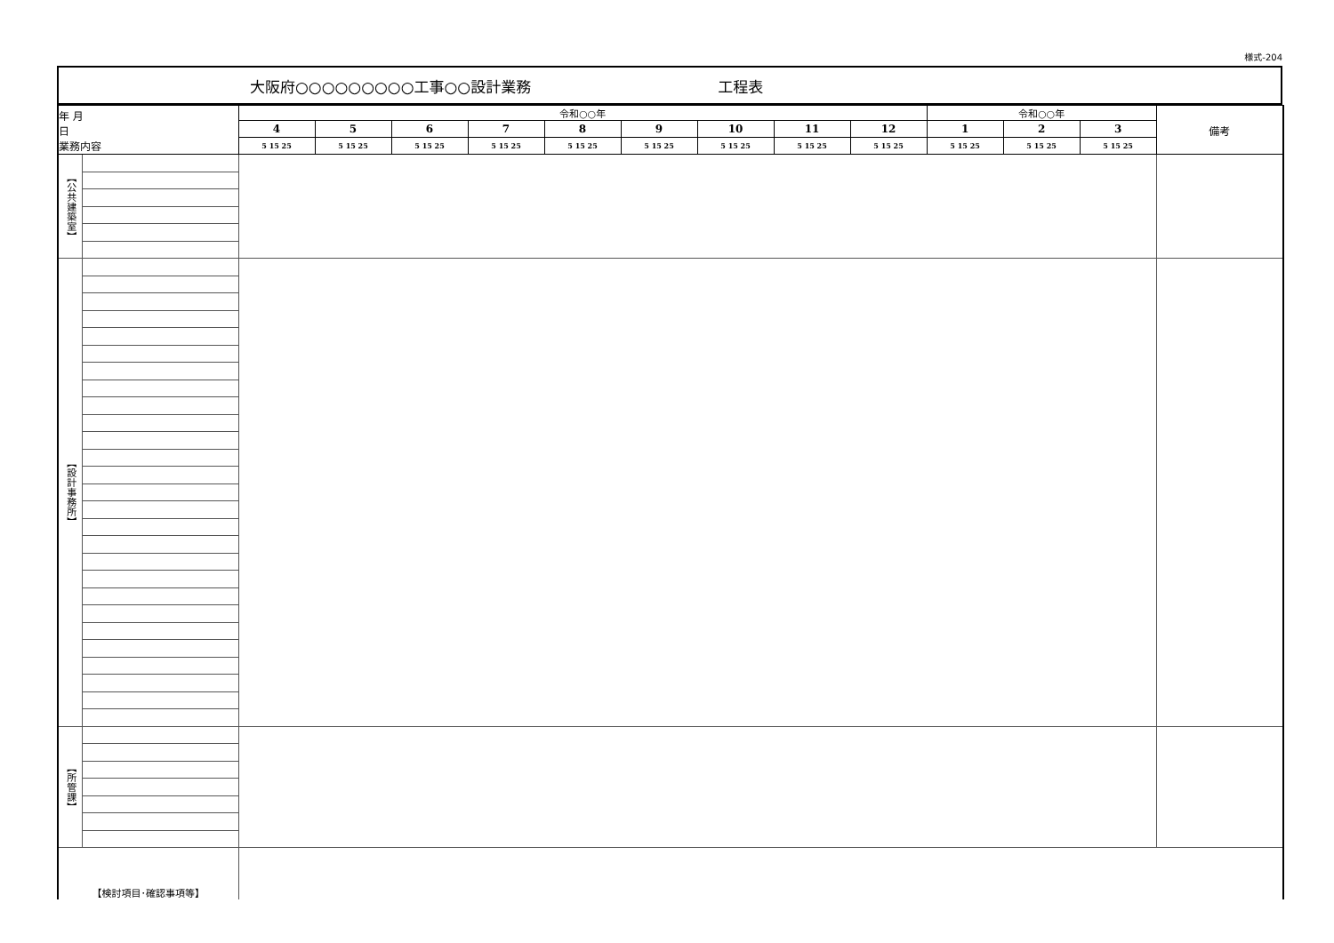様式-204
大阪府○○○○○○○○○工事○○設計業務 工程表
| 年 月 日 業務内容 | | 令和○○年 | | | | | | | | | 令和○○年 | | | 備考 |
| --- | --- | --- | --- | --- | --- | --- | --- | --- | --- | --- | --- | --- | --- | --- |
| | | 4 | 5 | 6 | 7 | 8 | 9 | 10 | 11 | 12 | 1 | 2 | 3 | |
| | | 5 15 25 | 5 15 25 | 5 15 25 | 5 15 25 | 5 15 25 | 5 15 25 | 5 15 25 | 5 15 25 | 5 15 25 | 5 15 25 | 5 15 25 | 5 15 25 | |
| 【公共建築室】 | | | | | | | | | | | | | | |
| 【設計事務所】 | | | | | | | | | | | | | | |
| 【所管課】 | | | | | | | | | | | | | | |
| 【検討項目･確認事項等】 | | | | | | | | | | | | | | |